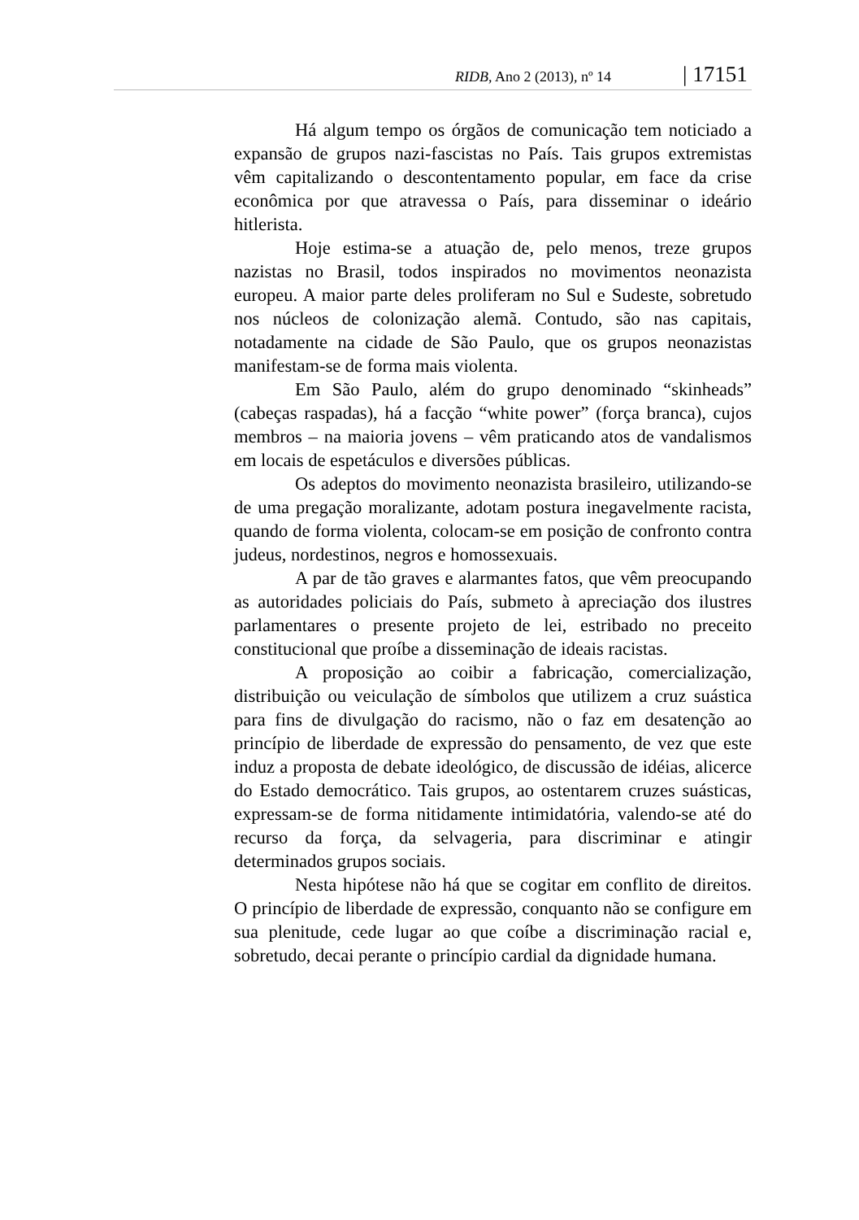RIDB, Ano 2 (2013), nº 14 | 17151
Há algum tempo os órgãos de comunicação tem noticiado a expansão de grupos nazi-fascistas no País. Tais grupos extremistas vêm capitalizando o descontentamento popular, em face da crise econômica por que atravessa o País, para disseminar o ideário hitlerista.
Hoje estima-se a atuação de, pelo menos, treze grupos nazistas no Brasil, todos inspirados no movimentos neonazista europeu. A maior parte deles proliferam no Sul e Sudeste, sobretudo nos núcleos de colonização alemã. Contudo, são nas capitais, notadamente na cidade de São Paulo, que os grupos neonazistas manifestam-se de forma mais violenta.
Em São Paulo, além do grupo denominado “skinheads” (cabeças raspadas), há a facção “white power” (força branca), cujos membros – na maioria jovens – vêm praticando atos de vandalismos em locais de espetáculos e diversões públicas.
Os adeptos do movimento neonazista brasileiro, utilizando-se de uma pregação moralizante, adotam postura inegavelmente racista, quando de forma violenta, colocam-se em posição de confronto contra judeus, nordestinos, negros e homossexuais.
A par de tão graves e alarmantes fatos, que vêm preocupando as autoridades policiais do País, submeto à apreciação dos ilustres parlamentares o presente projeto de lei, estribado no preceito constitucional que proíbe a disseminação de ideais racistas.
A proposição ao coibir a fabricação, comercialização, distribuição ou veiculação de símbolos que utilizem a cruz suástica para fins de divulgação do racismo, não o faz em desatenção ao princípio de liberdade de expressão do pensamento, de vez que este induz a proposta de debate ideológico, de discussão de idéias, alicerce do Estado democrático. Tais grupos, ao ostentarem cruzes suásticas, expressam-se de forma nitidamente intimidatória, valendo-se até do recurso da força, da selvageria, para discriminar e atingir determinados grupos sociais.
Nesta hipótese não há que se cogitar em conflito de direitos. O princípio de liberdade de expressão, conquanto não se configure em sua plenitude, cede lugar ao que coíbe a discriminação racial e, sobretudo, decai perante o princípio cardial da dignidade humana.